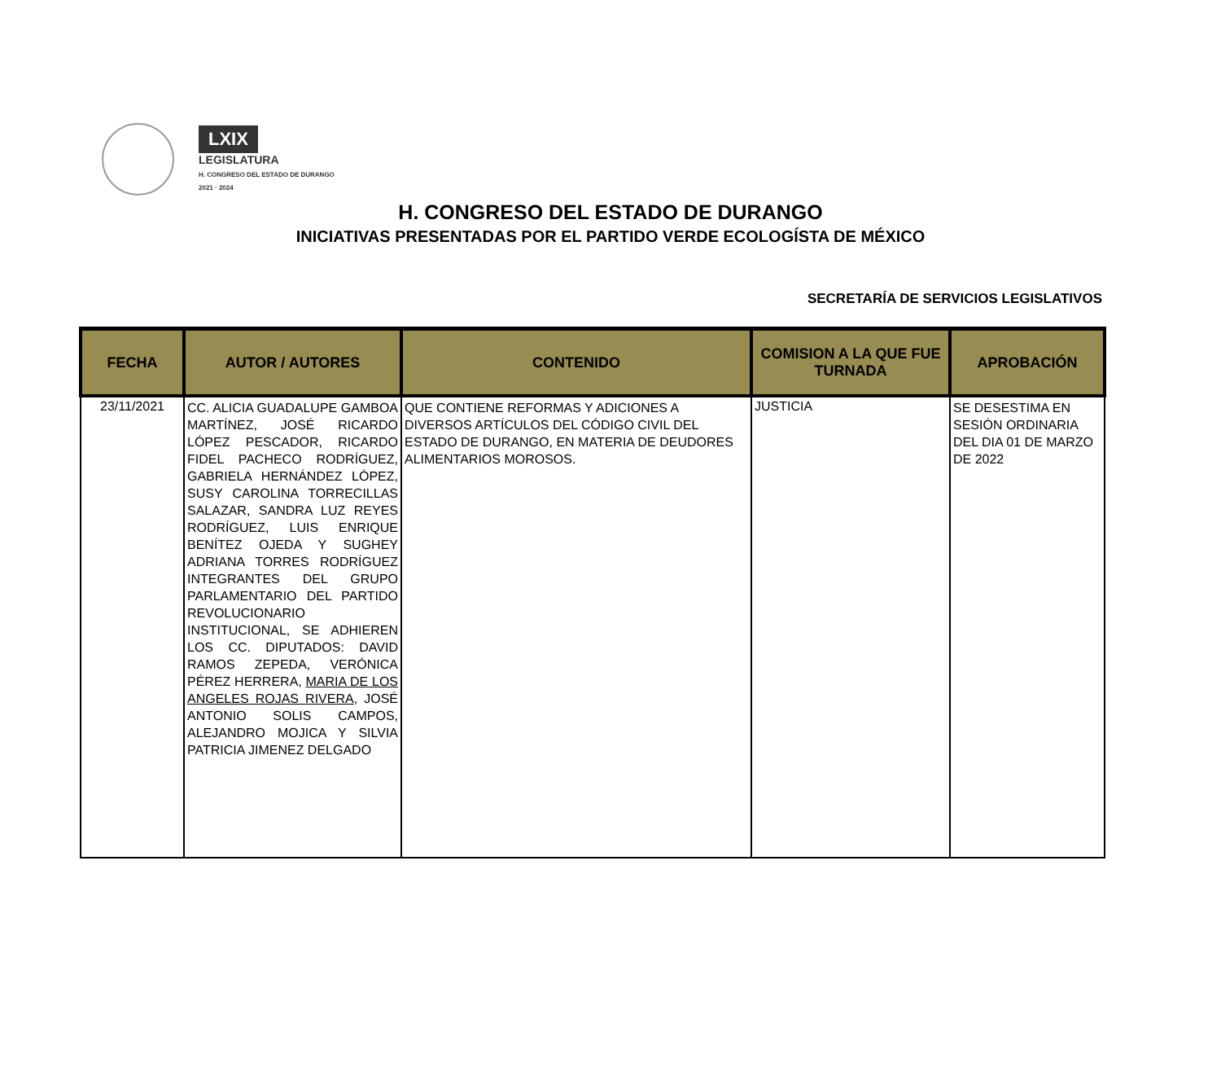LXIX
LEGISLATURA
H. CONGRESO DEL ESTADO DE DURANGO
2021 · 2024
H. CONGRESO DEL ESTADO DE DURANGO
INICIATIVAS PRESENTADAS POR EL PARTIDO VERDE ECOLOGÍSTA DE MÉXICO
SECRETARÍA DE SERVICIOS LEGISLATIVOS
| FECHA | AUTOR / AUTORES | CONTENIDO | COMISION A LA QUE FUE TURNADA | APROBACIÓN |
| --- | --- | --- | --- | --- |
| 23/11/2021 | CC. ALICIA GUADALUPE GAMBOA MARTÍNEZ, JOSÉ RICARDO LÓPEZ PESCADOR, RICARDO FIDEL PACHECO RODRÍGUEZ, GABRIELA HERNÁNDEZ LÓPEZ, SUSY CAROLINA TORRECILLAS SALAZAR, SANDRA LUZ REYES RODRÍGUEZ, LUIS ENRIQUE BENÍTEZ OJEDA Y SUGHEY ADRIANA TORRES RODRÍGUEZ INTEGRANTES DEL GRUPO PARLAMENTARIO DEL PARTIDO REVOLUCIONARIO INSTITUCIONAL, SE ADHIEREN LOS CC. DIPUTADOS: DAVID RAMOS ZEPEDA, VERÓNICA PÉREZ HERRERA, MARIA DE LOS ANGELES ROJAS RIVERA , JOSÉ ANTONIO SOLIS CAMPOS, ALEJANDRO MOJICA Y SILVIA PATRICIA JIMENEZ DELGADO | QUE CONTIENE REFORMAS Y ADICIONES A DIVERSOS ARTÍCULOS DEL CÓDIGO CIVIL DEL ESTADO DE DURANGO, EN MATERIA DE DEUDORES ALIMENTARIOS MOROSOS. | JUSTICIA | SE DESESTIMA EN SESIÓN ORDINARIA DEL DIA 01 DE MARZO DE 2022 |